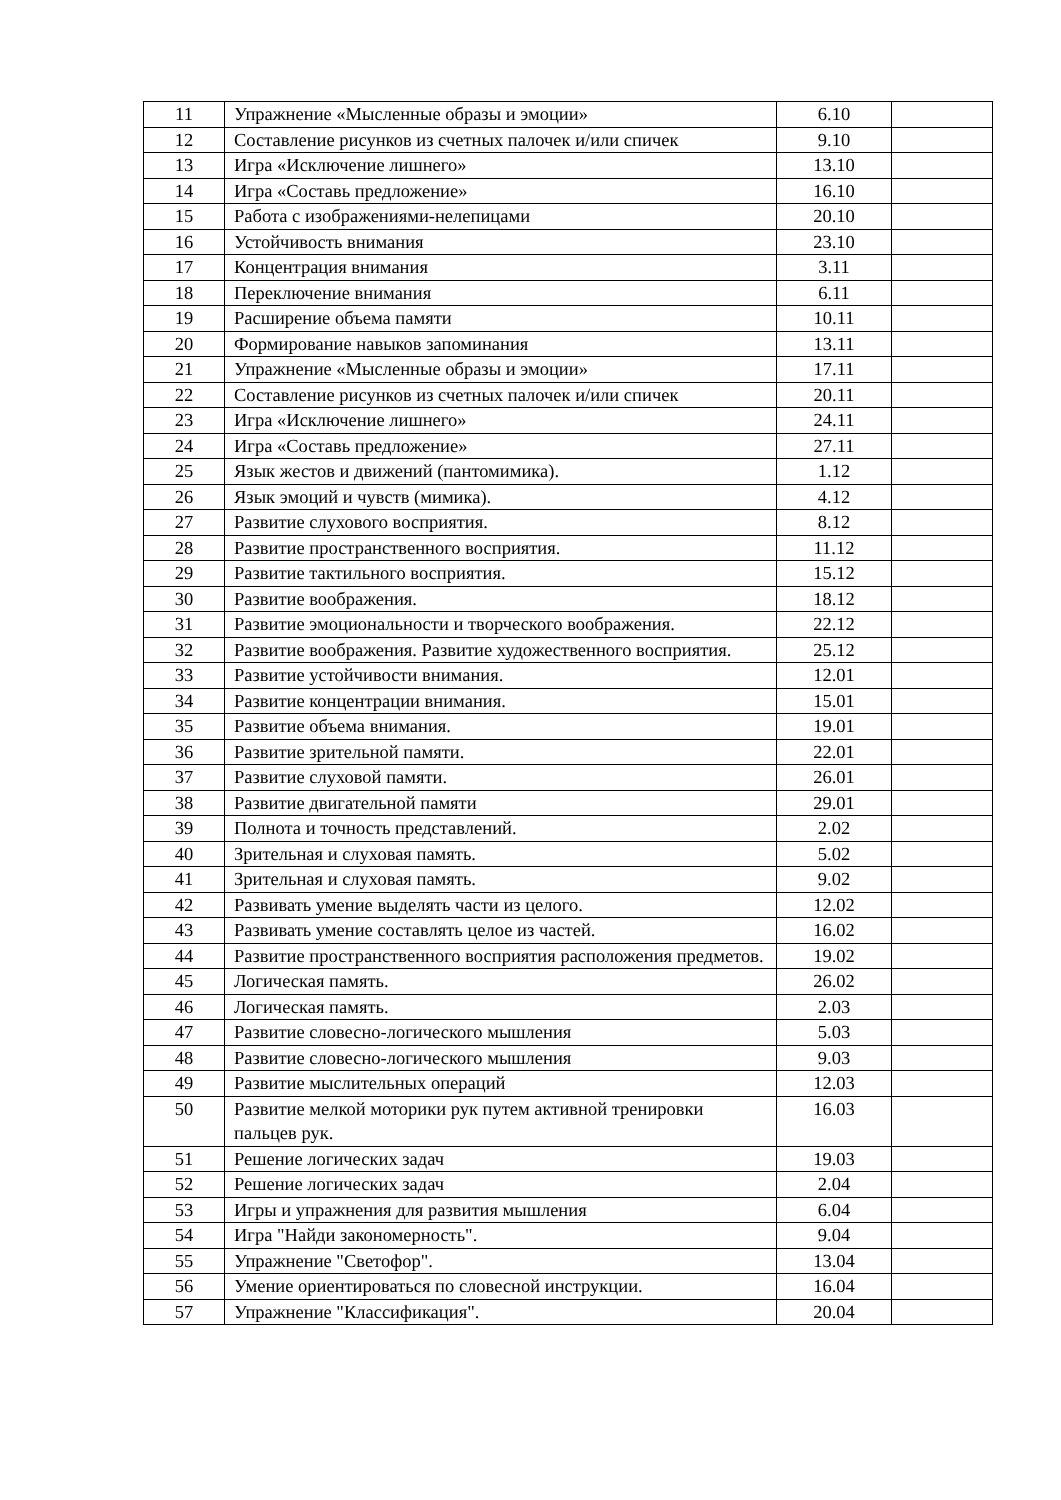| 11 | Упражнение «Мысленные образы и эмоции» | 6.10 | |
| 12 | Составление рисунков из счетных палочек и/или спичек | 9.10 | |
| 13 | Игра «Исключение лишнего» | 13.10 | |
| 14 | Игра «Составь предложение» | 16.10 | |
| 15 | Работа с изображениями-нелепицами | 20.10 | |
| 16 | Устойчивость внимания | 23.10 | |
| 17 | Концентрация внимания | 3.11 | |
| 18 | Переключение внимания | 6.11 | |
| 19 | Расширение объема памяти | 10.11 | |
| 20 | Формирование навыков запоминания | 13.11 | |
| 21 | Упражнение «Мысленные образы и эмоции» | 17.11 | |
| 22 | Составление рисунков из счетных палочек и/или спичек | 20.11 | |
| 23 | Игра «Исключение лишнего» | 24.11 | |
| 24 | Игра «Составь предложение» | 27.11 | |
| 25 | Язык жестов и движений (пантомимика). | 1.12 | |
| 26 | Язык эмоций и чувств (мимика). | 4.12 | |
| 27 | Развитие слухового восприятия. | 8.12 | |
| 28 | Развитие пространственного восприятия. | 11.12 | |
| 29 | Развитие тактильного восприятия. | 15.12 | |
| 30 | Развитие воображения. | 18.12 | |
| 31 | Развитие эмоциональности и творческого воображения. | 22.12 | |
| 32 | Развитие воображения. Развитие художественного восприятия. | 25.12 | |
| 33 | Развитие устойчивости внимания. | 12.01 | |
| 34 | Развитие концентрации внимания. | 15.01 | |
| 35 | Развитие объема внимания. | 19.01 | |
| 36 | Развитие зрительной памяти. | 22.01 | |
| 37 | Развитие слуховой памяти. | 26.01 | |
| 38 | Развитие двигательной памяти | 29.01 | |
| 39 | Полнота и точность представлений. | 2.02 | |
| 40 | Зрительная и слуховая память. | 5.02 | |
| 41 | Зрительная и слуховая память. | 9.02 | |
| 42 | Развивать умение выделять части из целого. | 12.02 | |
| 43 | Развивать умение составлять целое из частей. | 16.02 | |
| 44 | Развитие пространственного восприятия расположения предметов. | 19.02 | |
| 45 | Логическая память. | 26.02 | |
| 46 | Логическая память. | 2.03 | |
| 47 | Развитие словесно-логического мышления | 5.03 | |
| 48 | Развитие словесно-логического мышления | 9.03 | |
| 49 | Развитие мыслительных операций | 12.03 | |
| 50 | Развитие мелкой моторики рук путем активной тренировки пальцев рук. | 16.03 | |
| 51 | Решение логических задач | 19.03 | |
| 52 | Решение логических задач | 2.04 | |
| 53 | Игры и упражнения для развития мышления | 6.04 | |
| 54 | Игра "Найди закономерность". | 9.04 | |
| 55 | Упражнение "Светофор". | 13.04 | |
| 56 | Умение ориентироваться по словесной инструкции. | 16.04 | |
| 57 | Упражнение "Классификация". | 20.04 | |